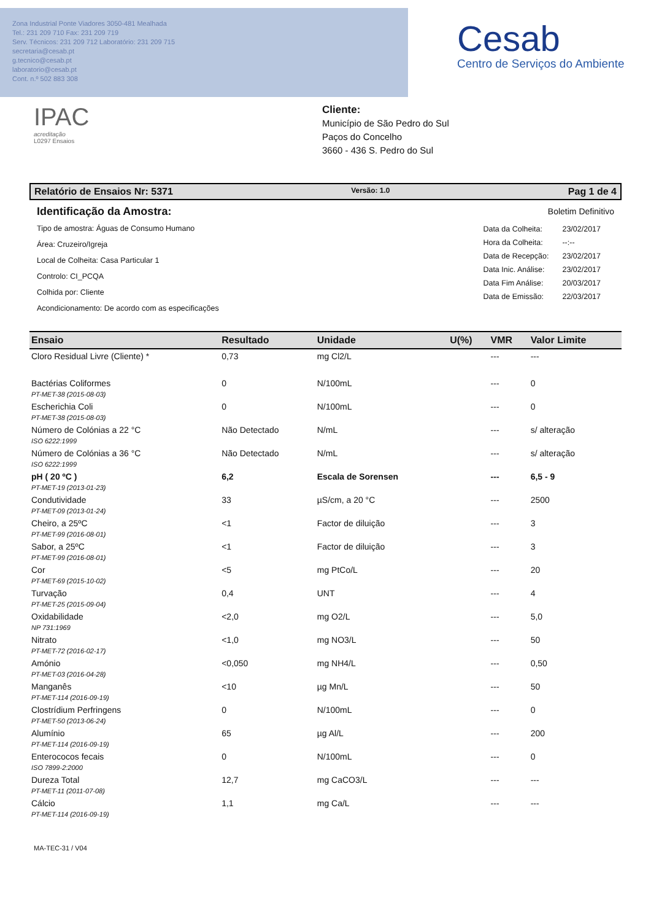Zona Industrial Ponte Viadores 3050-481 Mealhada
Tel.: 231 209 710 Fax: 231 209 719
Serv. Técnicos: 231 209 712 Laboratório: 231 209 715
secretaria@cesab.pt
g.tecnico@cesab.pt
laboratorio@cesab.pt
Cont. n.º 502 883 308
Cesab
Centro de Serviços do Ambiente
IPAC
acreditação
L0297 Ensaios
Cliente:
Município de São Pedro do Sul
Paços do Concelho
3660 - 436 S. Pedro do Sul
Relatório de Ensaios Nr: 5371 Versão: 1.0 Pag 1 de 4
Identificação da Amostra:
Tipo de amostra: Águas de Consumo Humano
Área: Cruzeiro/Igreja
Local de Colheita: Casa Particular 1
Controlo: CI_PCQA
Colhida por: Cliente
Acondicionamento: De acordo com as especificações
Boletim Definitivo
| Data da Colheita: | 23/02/2017 |
| Hora da Colheita: | --:-- |
| Data de Recepção: | 23/02/2017 |
| Data Inic. Análise: | 23/02/2017 |
| Data Fim Análise: | 20/03/2017 |
| Data de Emissão: | 22/03/2017 |
| Ensaio | Resultado | Unidade | U(%) | VMR | Valor Limite |
| --- | --- | --- | --- | --- | --- |
| Cloro Residual Livre (Cliente) * | 0,73 | mg Cl2/L | | --- | --- |
| Bactérias Coliformes PT-MET-38 (2015-08-03) | 0 | N/100mL | | --- | 0 |
| Escherichia Coli PT-MET-38 (2015-08-03) | 0 | N/100mL | | --- | 0 |
| Número de Colónias a 22 °C ISO 6222:1999 | Não Detectado | N/mL | | --- | s/ alteração |
| Número de Colónias a 36 °C ISO 6222:1999 | Não Detectado | N/mL | | --- | s/ alteração |
| pH ( 20 ºC ) PT-MET-19 (2013-01-23) | 6,2 | Escala de Sorensen | | --- | 6,5 - 9 |
| Condutividade PT-MET-09 (2013-01-24) | 33 | µS/cm, a 20 °C | | --- | 2500 |
| Cheiro, a 25ºC PT-MET-99 (2016-08-01) | <1 | Factor de diluição | | --- | 3 |
| Sabor, a 25ºC PT-MET-99 (2016-08-01) | <1 | Factor de diluição | | --- | 3 |
| Cor PT-MET-69 (2015-10-02) | <5 | mg PtCo/L | | --- | 20 |
| Turvação PT-MET-25 (2015-09-04) | 0,4 | UNT | | --- | 4 |
| Oxidabilidade NP 731:1969 | <2,0 | mg O2/L | | --- | 5,0 |
| Nitrato PT-MET-72 (2016-02-17) | <1,0 | mg NO3/L | | --- | 50 |
| Amónio PT-MET-03 (2016-04-28) | <0,050 | mg NH4/L | | --- | 0,50 |
| Manganês PT-MET-114 (2016-09-19) | <10 | µg Mn/L | | --- | 50 |
| Clostrídium Perfringens PT-MET-50 (2013-06-24) | 0 | N/100mL | | --- | 0 |
| Alumínio PT-MET-114 (2016-09-19) | 65 | µg Al/L | | --- | 200 |
| Enterococos fecais ISO 7899-2:2000 | 0 | N/100mL | | --- | 0 |
| Dureza Total PT-MET-11 (2011-07-08) | 12,7 | mg CaCO3/L | | --- | --- |
| Cálcio PT-MET-114 (2016-09-19) | 1,1 | mg Ca/L | | --- | --- |
MA-TEC-31 / V04